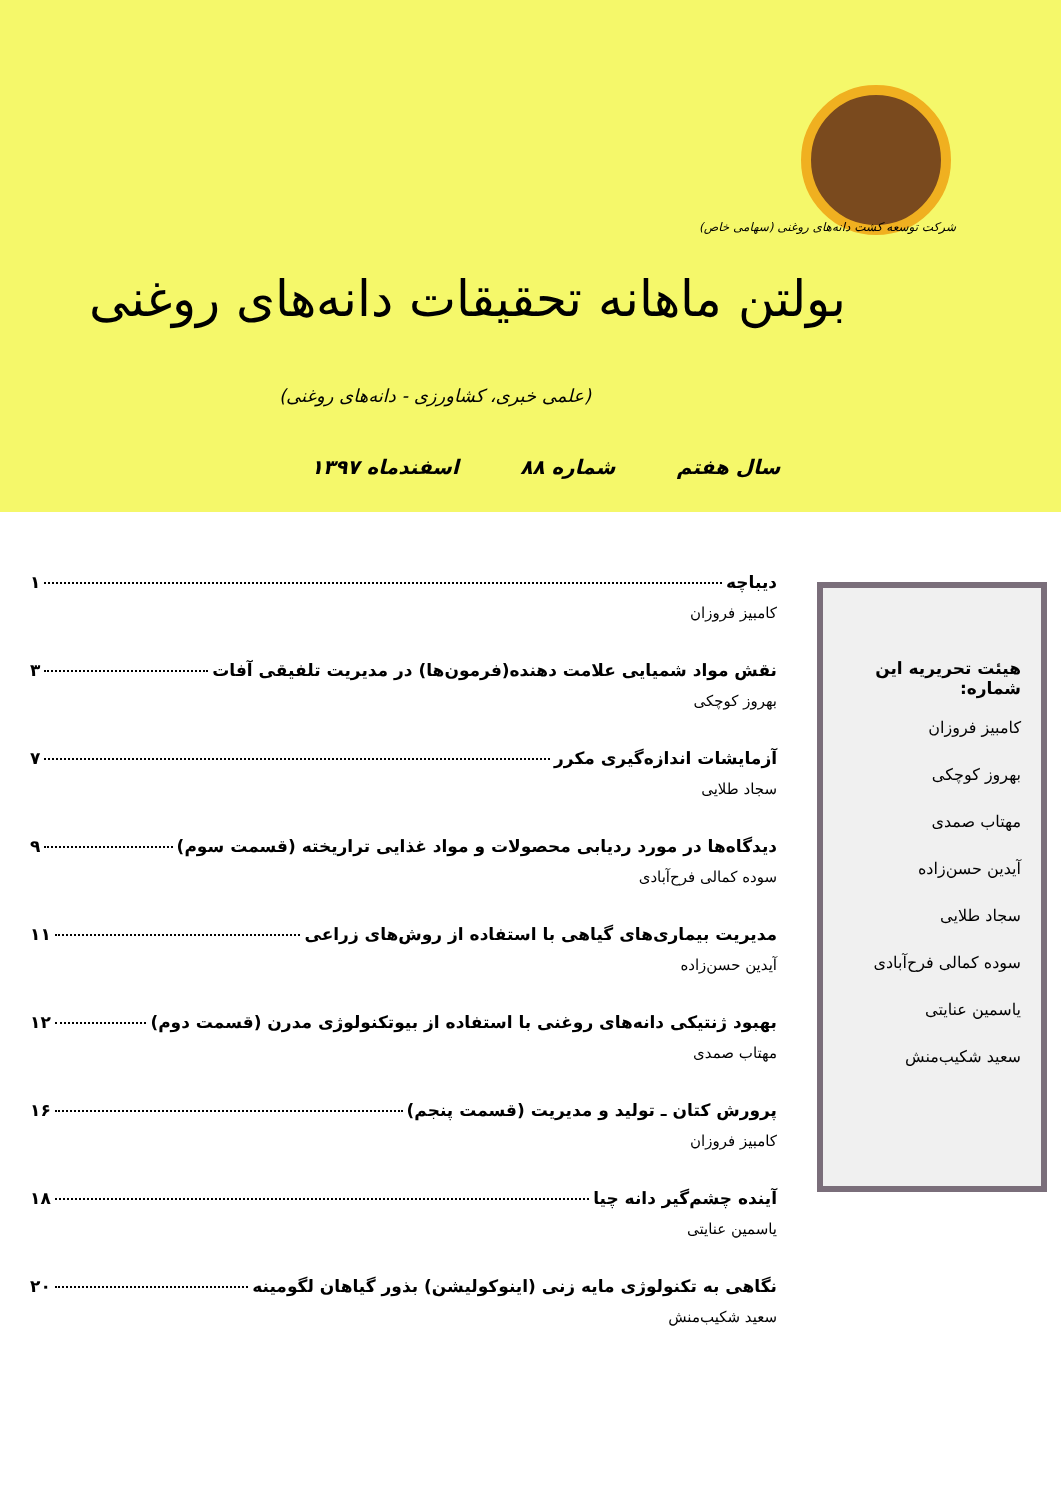شرکت توسعه کشت دانه‌های روغنی (سهامی خاص)
بولتن ماهانه تحقیقات دانه‌های روغنی
(علمی خبری، کشاورزی - دانه‌های روغنی)
سال هفتم شماره ۸۸ اسفندماه ۱۳۹۷
هیئت تحریریه این شماره:
کامبیز فروزان
بهروز کوچکی
مهتاب صمدی
آیدین حسن‌زاده
سجاد طلایی
سوده کمالی فرح‌آبادی
یاسمین عنایتی
سعید شکیب‌منش
دیباچه ۱
کامبیز فروزان
نقش مواد شمیایی علامت دهنده(فرمون‌ها) در مدیریت تلفیقی آفات ۳
بهروز کوچکی
آزمایشات اندازه‌گیری مکرر ۷
سجاد طلایی
دیدگاه‌ها در مورد ردیابی محصولات و مواد غذایی تراریخته (قسمت سوم) ۹
سوده کمالی فرح‌آبادی
مدیریت بیماری‌های گیاهی با استفاده از روش‌های زراعی ۱۱
آیدین حسن‌زاده
بهبود ژنتیکی دانه‌های روغنی با استفاده از بیوتکنولوژی مدرن (قسمت دوم) ۱۲
مهتاب صمدی
پرورش کتان ـ تولید و مدیریت (قسمت پنجم) ۱۶
کامبیز فروزان
آینده چشم‌گیر دانه چیا ۱۸
یاسمین عنایتی
نگاهی به تکنولوژی مایه زنی (اینوکولیشن) بذور گیاهان لگومینه ۲۰
سعید شکیب‌منش